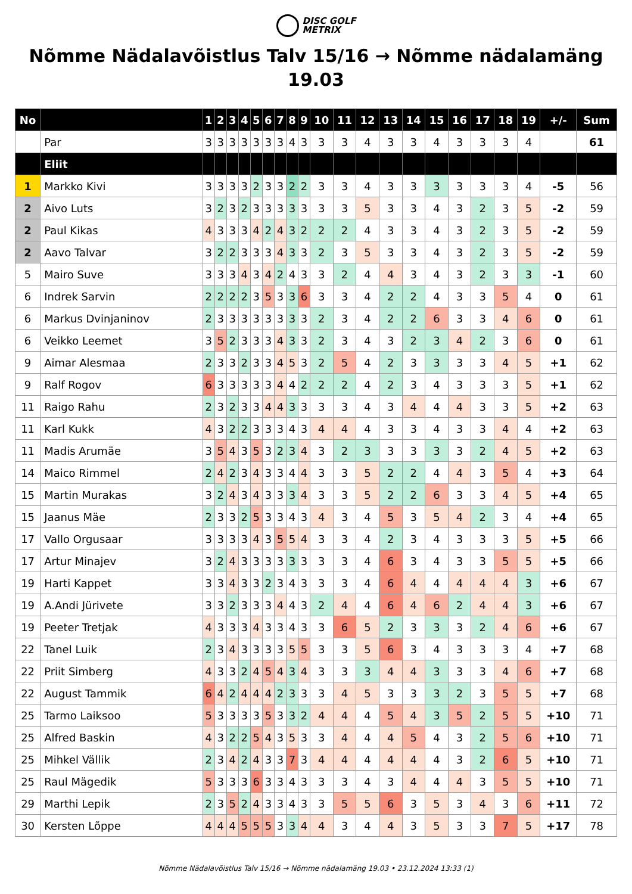DISC GOLF
METRIX
Nõmme Nädalavõistlus Talv 15/16 → Nõmme nädalamäng 19.03
| No | | 1 | 2 | 3 | 4 | 5 | 6 | 7 | 8 | 9 | 10 | 11 | 12 | 13 | 14 | 15 | 16 | 17 | 18 | 19 | +/- | Sum |
| --- | --- | --- | --- | --- | --- | --- | --- | --- | --- | --- | --- | --- | --- | --- | --- | --- | --- | --- | --- | --- | --- | --- |
| | Par | 3 | 3 | 3 | 3 | 3 | 3 | 3 | 4 | 3 | 3 | 3 | 4 | 3 | 3 | 4 | 3 | 3 | 3 | 4 | | 61 |
| | Eliit | | | | | | | | | | | | | | | | | | | | | |
| 1 | Markko Kivi | 3 | 3 | 3 | 3 | 2 | 3 | 3 | 2 | 2 | 3 | 3 | 4 | 3 | 3 | 3 | 3 | 3 | 3 | 4 | -5 | 56 |
| 2 | Aivo Luts | 3 | 2 | 3 | 2 | 3 | 3 | 3 | 3 | 3 | 3 | 3 | 5 | 3 | 3 | 4 | 3 | 2 | 3 | 5 | -2 | 59 |
| 2 | Paul Kikas | 4 | 3 | 3 | 3 | 4 | 2 | 4 | 3 | 2 | 2 | 2 | 4 | 3 | 3 | 4 | 3 | 2 | 3 | 5 | -2 | 59 |
| 2 | Aavo Talvar | 3 | 2 | 2 | 3 | 3 | 3 | 4 | 3 | 3 | 2 | 3 | 5 | 3 | 3 | 4 | 3 | 2 | 3 | 5 | -2 | 59 |
| 5 | Mairo Suve | 3 | 3 | 3 | 4 | 3 | 4 | 2 | 4 | 3 | 3 | 2 | 4 | 4 | 3 | 4 | 3 | 2 | 3 | 3 | -1 | 60 |
| 6 | Indrek Sarvin | 2 | 2 | 2 | 2 | 3 | 5 | 3 | 3 | 6 | 3 | 3 | 4 | 2 | 2 | 4 | 3 | 3 | 5 | 4 | 0 | 61 |
| 6 | Markus Dvinjaninov | 2 | 3 | 3 | 3 | 3 | 3 | 3 | 3 | 3 | 2 | 3 | 4 | 2 | 2 | 6 | 3 | 3 | 4 | 6 | 0 | 61 |
| 6 | Veikko Leemet | 3 | 5 | 2 | 3 | 3 | 3 | 4 | 3 | 3 | 2 | 3 | 4 | 3 | 2 | 3 | 4 | 2 | 3 | 6 | 0 | 61 |
| 9 | Aimar Alesmaa | 2 | 3 | 3 | 2 | 3 | 3 | 4 | 5 | 3 | 2 | 5 | 4 | 2 | 3 | 3 | 3 | 3 | 4 | 5 | +1 | 62 |
| 9 | Ralf Rogov | 6 | 3 | 3 | 3 | 3 | 3 | 4 | 4 | 2 | 2 | 2 | 4 | 2 | 3 | 4 | 3 | 3 | 3 | 5 | +1 | 62 |
| 11 | Raigo Rahu | 2 | 3 | 2 | 3 | 3 | 4 | 4 | 3 | 3 | 3 | 3 | 4 | 3 | 4 | 4 | 4 | 3 | 3 | 5 | +2 | 63 |
| 11 | Karl Kukk | 4 | 3 | 2 | 2 | 3 | 3 | 3 | 4 | 3 | 4 | 4 | 4 | 3 | 3 | 4 | 3 | 3 | 4 | 4 | +2 | 63 |
| 11 | Madis Arumäe | 3 | 5 | 4 | 3 | 5 | 3 | 2 | 3 | 4 | 3 | 2 | 3 | 3 | 3 | 3 | 3 | 2 | 4 | 5 | +2 | 63 |
| 14 | Maico Rimmel | 2 | 4 | 2 | 3 | 4 | 3 | 3 | 4 | 4 | 3 | 3 | 5 | 2 | 2 | 4 | 4 | 3 | 5 | 4 | +3 | 64 |
| 15 | Martin Murakas | 3 | 2 | 4 | 3 | 4 | 3 | 3 | 3 | 4 | 3 | 3 | 5 | 2 | 2 | 6 | 3 | 3 | 4 | 5 | +4 | 65 |
| 15 | Jaanus Mäe | 2 | 3 | 3 | 2 | 5 | 3 | 3 | 4 | 3 | 4 | 3 | 4 | 5 | 3 | 5 | 4 | 2 | 3 | 4 | +4 | 65 |
| 17 | Vallo Orgusaar | 3 | 3 | 3 | 3 | 4 | 3 | 5 | 5 | 4 | 3 | 3 | 4 | 2 | 3 | 4 | 3 | 3 | 3 | 5 | +5 | 66 |
| 17 | Artur Minajev | 3 | 2 | 4 | 3 | 3 | 3 | 3 | 3 | 3 | 3 | 3 | 4 | 6 | 3 | 4 | 3 | 3 | 5 | 5 | +5 | 66 |
| 19 | Harti Kappet | 3 | 3 | 4 | 3 | 3 | 2 | 3 | 4 | 3 | 3 | 3 | 4 | 6 | 4 | 4 | 4 | 4 | 4 | 3 | +6 | 67 |
| 19 | A.Andi Jürivete | 3 | 3 | 2 | 3 | 3 | 3 | 4 | 4 | 3 | 2 | 4 | 4 | 6 | 4 | 6 | 2 | 4 | 4 | 3 | +6 | 67 |
| 19 | Peeter Tretjak | 4 | 3 | 3 | 3 | 4 | 3 | 3 | 4 | 3 | 3 | 6 | 5 | 2 | 3 | 3 | 3 | 2 | 4 | 6 | +6 | 67 |
| 22 | Tanel Luik | 2 | 3 | 4 | 3 | 3 | 3 | 3 | 5 | 5 | 3 | 3 | 5 | 6 | 3 | 4 | 3 | 3 | 3 | 4 | +7 | 68 |
| 22 | Priit Simberg | 4 | 3 | 3 | 2 | 4 | 5 | 4 | 3 | 4 | 3 | 3 | 3 | 4 | 4 | 3 | 3 | 3 | 4 | 6 | +7 | 68 |
| 22 | August Tammik | 6 | 4 | 2 | 4 | 4 | 4 | 2 | 3 | 3 | 3 | 4 | 5 | 3 | 3 | 3 | 2 | 3 | 5 | 5 | +7 | 68 |
| 25 | Tarmo Laiksoo | 5 | 3 | 3 | 3 | 3 | 5 | 3 | 3 | 2 | 4 | 4 | 4 | 5 | 4 | 3 | 5 | 2 | 5 | 5 | +10 | 71 |
| 25 | Alfred Baskin | 4 | 3 | 2 | 2 | 5 | 4 | 3 | 5 | 3 | 3 | 4 | 4 | 4 | 5 | 4 | 3 | 2 | 5 | 6 | +10 | 71 |
| 25 | Mihkel Vällik | 2 | 3 | 4 | 2 | 4 | 3 | 3 | 7 | 3 | 4 | 4 | 4 | 4 | 4 | 4 | 3 | 2 | 6 | 5 | +10 | 71 |
| 25 | Raul Mägedik | 5 | 3 | 3 | 3 | 6 | 3 | 3 | 4 | 3 | 3 | 3 | 4 | 3 | 4 | 4 | 4 | 3 | 5 | 5 | +10 | 71 |
| 29 | Marthi Lepik | 2 | 3 | 5 | 2 | 4 | 3 | 3 | 4 | 3 | 3 | 5 | 5 | 6 | 3 | 5 | 3 | 4 | 3 | 6 | +11 | 72 |
| 30 | Kersten Lõppe | 4 | 4 | 4 | 5 | 5 | 5 | 3 | 3 | 4 | 4 | 3 | 4 | 4 | 3 | 5 | 3 | 3 | 7 | 5 | +17 | 78 |
Nõmme Nädalavõistlus Talv 15/16 → Nõmme nädalamäng 19.03 • 23.12.2024 13:33 (1)